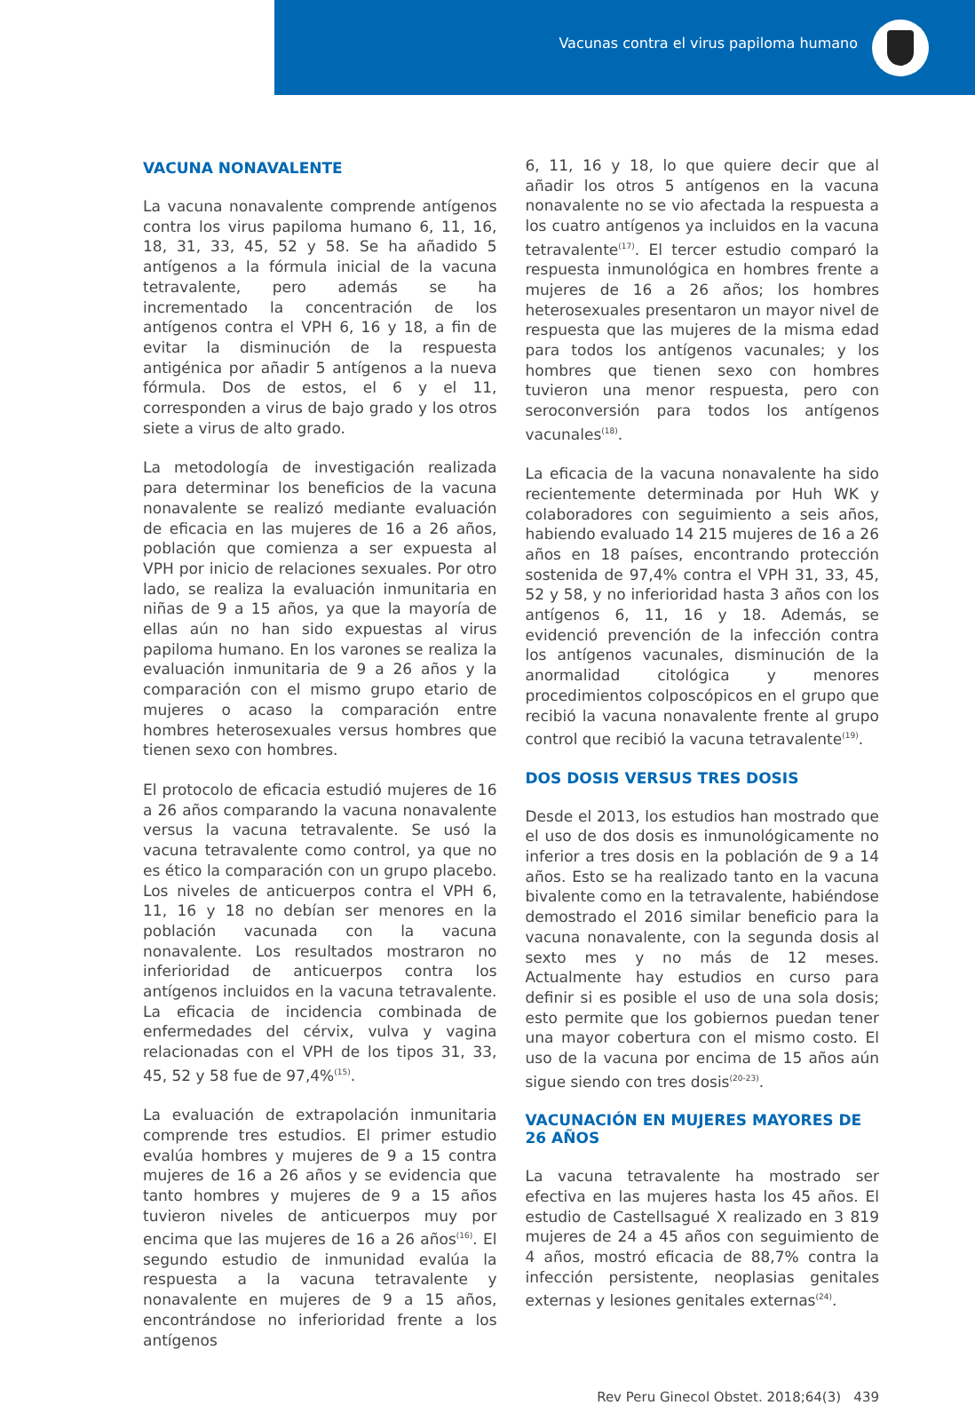Vacunas contra el virus papiloma humano
VACUNA NONAVALENTE
La vacuna nonavalente comprende antígenos contra los virus papiloma humano 6, 11, 16, 18, 31, 33, 45, 52 y 58. Se ha añadido 5 antígenos a la fórmula inicial de la vacuna tetravalente, pero además se ha incrementado la concentración de los antígenos contra el VPH 6, 16 y 18, a fin de evitar la disminución de la respuesta antigénica por añadir 5 antígenos a la nueva fórmula. Dos de estos, el 6 y el 11, corresponden a virus de bajo grado y los otros siete a virus de alto grado.
La metodología de investigación realizada para determinar los beneficios de la vacuna nonavalente se realizó mediante evaluación de eficacia en las mujeres de 16 a 26 años, población que comienza a ser expuesta al VPH por inicio de relaciones sexuales. Por otro lado, se realiza la evaluación inmunitaria en niñas de 9 a 15 años, ya que la mayoría de ellas aún no han sido expuestas al virus papiloma humano. En los varones se realiza la evaluación inmunitaria de 9 a 26 años y la comparación con el mismo grupo etario de mujeres o acaso la comparación entre hombres heterosexuales versus hombres que tienen sexo con hombres.
El protocolo de eficacia estudió mujeres de 16 a 26 años comparando la vacuna nonavalente versus la vacuna tetravalente. Se usó la vacuna tetravalente como control, ya que no es ético la comparación con un grupo placebo. Los niveles de anticuerpos contra el VPH 6, 11, 16 y 18 no debían ser menores en la población vacunada con la vacuna nonavalente. Los resultados mostraron no inferioridad de anticuerpos contra los antígenos incluidos en la vacuna tetravalente. La eficacia de incidencia combinada de enfermedades del cérvix, vulva y vagina relacionadas con el VPH de los tipos 31, 33, 45, 52 y 58 fue de 97,4%<sup>(15)</sup>.
La evaluación de extrapolación inmunitaria comprende tres estudios. El primer estudio evalúa hombres y mujeres de 9 a 15 contra mujeres de 16 a 26 años y se evidencia que tanto hombres y mujeres de 9 a 15 años tuvieron niveles de anticuerpos muy por encima que las mujeres de 16 a 26 años<sup>(16)</sup>. El segundo estudio de inmunidad evalúa la respuesta a la vacuna tetravalente y nonavalente en mujeres de 9 a 15 años, encontrándose no inferioridad frente a los antígenos
6, 11, 16 y 18, lo que quiere decir que al añadir los otros 5 antígenos en la vacuna nonavalente no se vio afectada la respuesta a los cuatro antígenos ya incluidos en la vacuna tetravalente<sup>(17)</sup>. El tercer estudio comparó la respuesta inmunológica en hombres frente a mujeres de 16 a 26 años; los hombres heterosexuales presentaron un mayor nivel de respuesta que las mujeres de la misma edad para todos los antígenos vacunales; y los hombres que tienen sexo con hombres tuvieron una menor respuesta, pero con seroconversión para todos los antígenos vacunales<sup>(18)</sup>.
La eficacia de la vacuna nonavalente ha sido recientemente determinada por Huh WK y colaboradores con seguimiento a seis años, habiendo evaluado 14 215 mujeres de 16 a 26 años en 18 países, encontrando protección sostenida de 97,4% contra el VPH 31, 33, 45, 52 y 58, y no inferioridad hasta 3 años con los antígenos 6, 11, 16 y 18. Además, se evidenció prevención de la infección contra los antígenos vacunales, disminución de la anormalidad citológica y menores procedimientos colposcópicos en el grupo que recibió la vacuna nonavalente frente al grupo control que recibió la vacuna tetravalente<sup>(19)</sup>.
DOS DOSIS VERSUS TRES DOSIS
Desde el 2013, los estudios han mostrado que el uso de dos dosis es inmunológicamente no inferior a tres dosis en la población de 9 a 14 años. Esto se ha realizado tanto en la vacuna bivalente como en la tetravalente, habiéndose demostrado el 2016 similar beneficio para la vacuna nonavalente, con la segunda dosis al sexto mes y no más de 12 meses. Actualmente hay estudios en curso para definir si es posible el uso de una sola dosis; esto permite que los gobiernos puedan tener una mayor cobertura con el mismo costo. El uso de la vacuna por encima de 15 años aún sigue siendo con tres dosis<sup>(20-23)</sup>.
VACUNACIÓN EN MUJERES MAYORES DE 26 AÑOS
La vacuna tetravalente ha mostrado ser efectiva en las mujeres hasta los 45 años. El estudio de Castellsagué X realizado en 3 819 mujeres de 24 a 45 años con seguimiento de 4 años, mostró eficacia de 88,7% contra la infección persistente, neoplasias genitales externas y lesiones genitales externas<sup>(24)</sup>.
Rev Peru Ginecol Obstet. 2018;64(3) 439